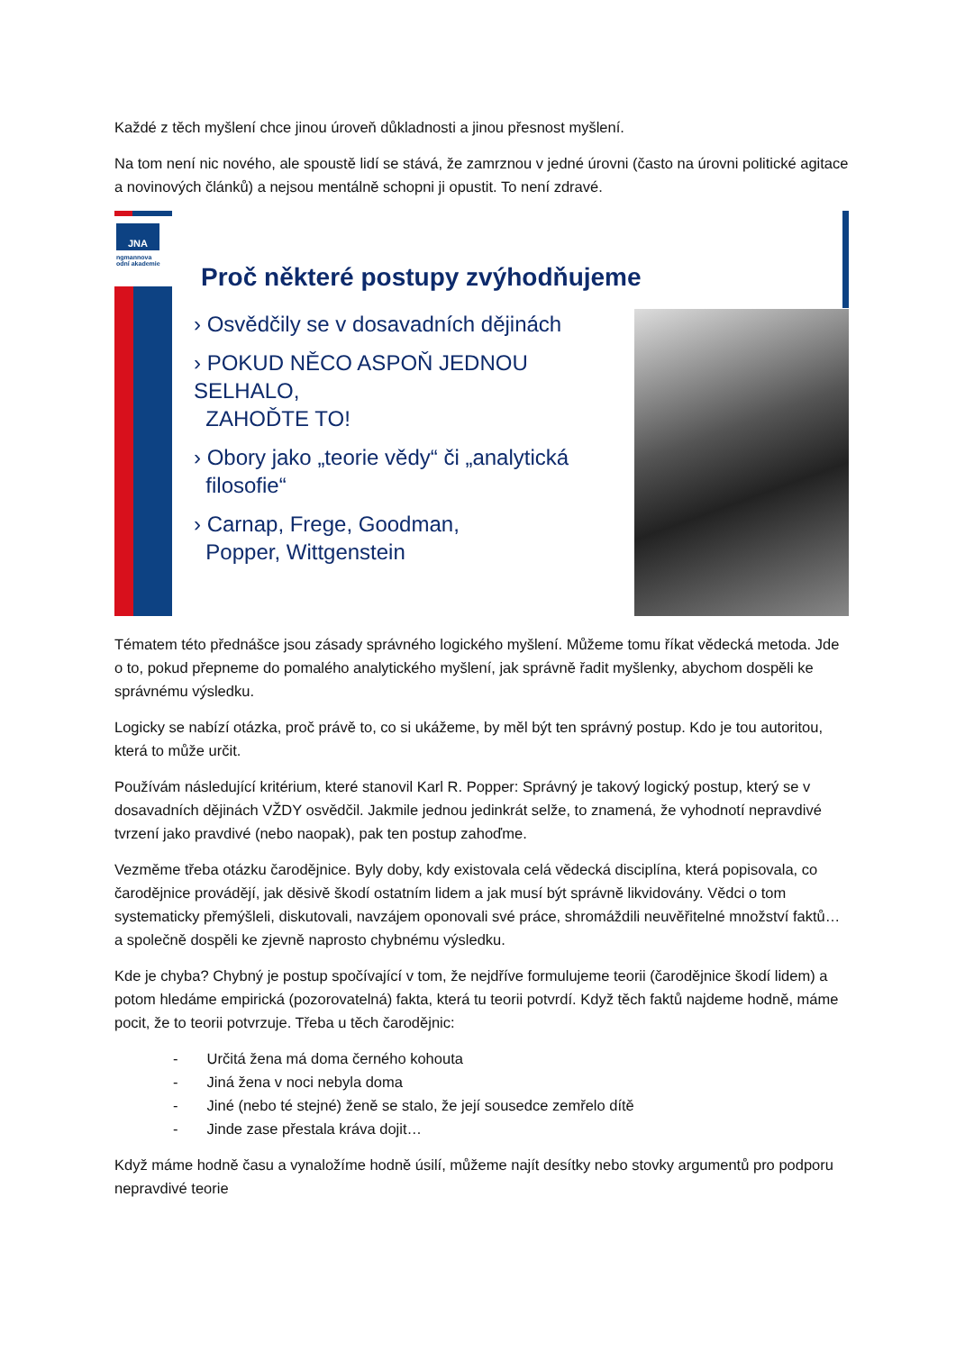Každé z těch myšlení chce jinou úroveň důkladnosti a jinou přesnost myšlení.
Na tom není nic nového, ale spoustě lidí se stává, že zamrznou v jedné úrovni (často na úrovni politické agitace a novinových článků) a nejsou mentálně schopni ji opustit. To není zdravé.
JNA
ngmannova
odní akademie
Proč některé postupy zvýhodňujeme
› Osvědčily se v dosavadních dějinách
› POKUD NĚCO ASPOŇ JEDNOU SELHALO,
ZAHOĎTE TO!
› Obory jako „teorie vědy“ či „analytická
filosofie“
› Carnap, Frege, Goodman,
Popper, Wittgenstein
Tématem této přednášce jsou zásady správného logického myšlení. Můžeme tomu říkat vědecká metoda. Jde o to, pokud přepneme do pomalého analytického myšlení, jak správně řadit myšlenky, abychom dospěli ke správnému výsledku.
Logicky se nabízí otázka, proč právě to, co si ukážeme, by měl být ten správný postup. Kdo je tou autoritou, která to může určit.
Používám následující kritérium, které stanovil Karl R. Popper: Správný je takový logický postup, který se v dosavadních dějinách VŽDY osvědčil. Jakmile jednou jedinkrát selže, to znamená, že vyhodnotí nepravdivé tvrzení jako pravdivé (nebo naopak), pak ten postup zahoďme.
Vezměme třeba otázku čarodějnice. Byly doby, kdy existovala celá vědecká disciplína, která popisovala, co čarodějnice provádějí, jak děsivě škodí ostatním lidem a jak musí být správně likvidovány. Vědci o tom systematicky přemýšleli, diskutovali, navzájem oponovali své práce, shromáždili neuvěřitelné množství faktů… a společně dospěli ke zjevně naprosto chybnému výsledku.
Kde je chyba? Chybný je postup spočívající v tom, že nejdříve formulujeme teorii (čarodějnice škodí lidem) a potom hledáme empirická (pozorovatelná) fakta, která tu teorii potvrdí. Když těch faktů najdeme hodně, máme pocit, že to teorii potvrzuje. Třeba u těch čarodějnic:
- Určitá žena má doma černého kohouta
- Jiná žena v noci nebyla doma
- Jiné (nebo té stejné) ženě se stalo, že její sousedce zemřelo dítě
- Jinde zase přestala kráva dojit…
Když máme hodně času a vynaložíme hodně úsilí, můžeme najít desítky nebo stovky argumentů pro podporu nepravdivé teorie